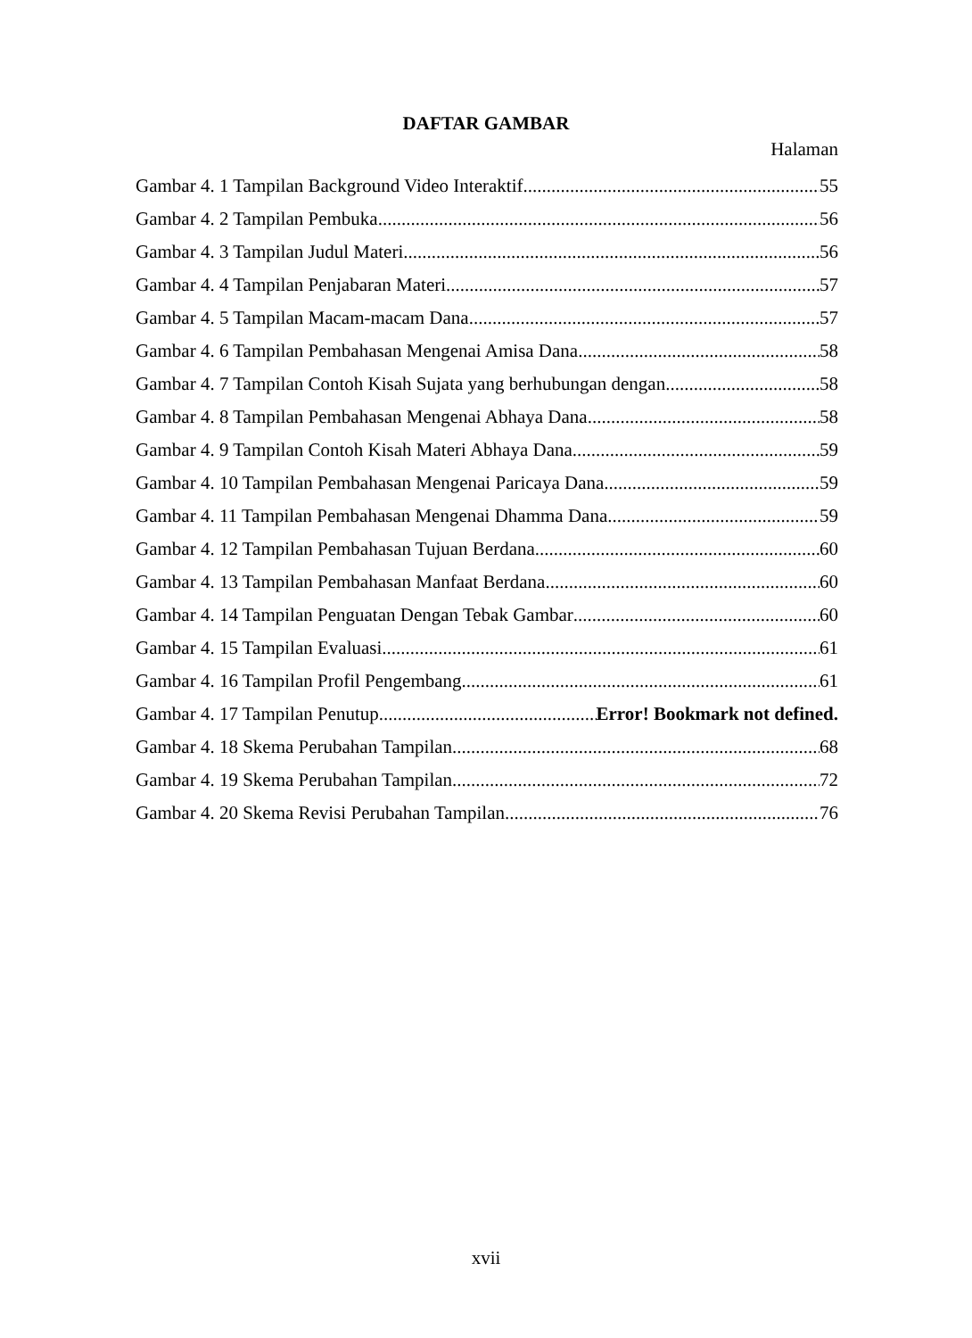DAFTAR GAMBAR
Halaman
Gambar 4. 1 Tampilan Background Video Interaktif 55
Gambar 4. 2 Tampilan Pembuka 56
Gambar 4. 3 Tampilan Judul Materi 56
Gambar 4. 4 Tampilan Penjabaran Materi 57
Gambar 4. 5 Tampilan Macam-macam Dana 57
Gambar 4. 6 Tampilan Pembahasan Mengenai Amisa Dana 58
Gambar 4. 7 Tampilan Contoh Kisah Sujata yang berhubungan dengan 58
Gambar 4. 8 Tampilan Pembahasan Mengenai Abhaya Dana 58
Gambar 4. 9 Tampilan Contoh Kisah Materi Abhaya Dana 59
Gambar 4. 10 Tampilan Pembahasan Mengenai Paricaya Dana 59
Gambar 4. 11 Tampilan Pembahasan Mengenai Dhamma Dana 59
Gambar 4. 12 Tampilan Pembahasan Tujuan Berdana 60
Gambar 4. 13 Tampilan Pembahasan Manfaat Berdana 60
Gambar 4. 14 Tampilan Penguatan Dengan Tebak Gambar 60
Gambar 4. 15 Tampilan Evaluasi 61
Gambar 4. 16 Tampilan Profil Pengembang 61
Gambar 4. 17 Tampilan Penutup Error! Bookmark not defined.
Gambar 4. 18 Skema Perubahan Tampilan 68
Gambar 4. 19 Skema Perubahan Tampilan 72
Gambar 4. 20 Skema Revisi Perubahan Tampilan 76
xvii